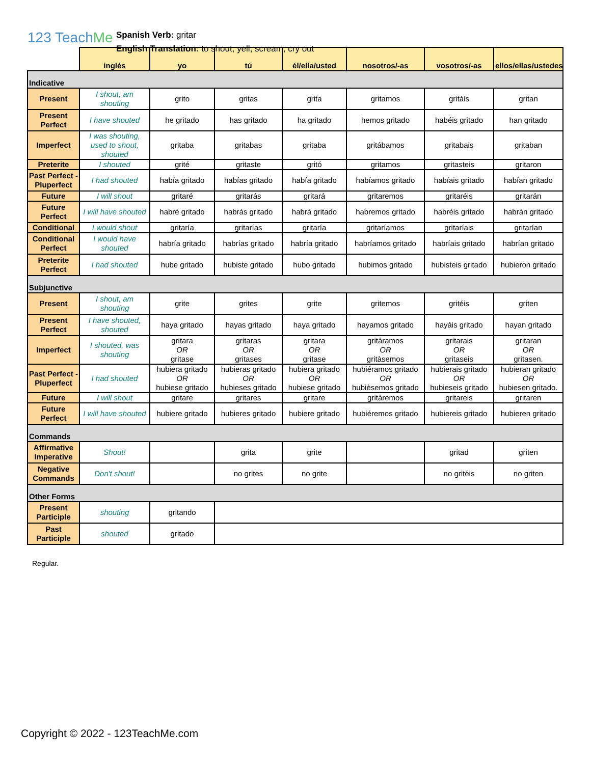123 TeachMe
Spanish Verb: gritar
English Translation: to shout, yell, scream, cry out
| | inglés | yo | tú | él/ella/usted | nosotros/-as | vosotros/-as | ellos/ellas/ustedes |
| --- | --- | --- | --- | --- | --- | --- | --- |
| Indicative | | | | | | | |
| Present | I shout, am shouting | grito | gritas | grita | gritamos | gritáis | gritan |
| Present Perfect | I have shouted | he gritado | has gritado | ha gritado | hemos gritado | habéis gritado | han gritado |
| Imperfect | I was shouting, used to shout, shouted | gritaba | gritabas | gritaba | gritábamos | gritabais | gritaban |
| Preterite | I shouted | grité | gritaste | gritó | gritamos | gritasteis | gritaron |
| Past Perfect - Pluperfect | I had shouted | había gritado | habías gritado | había gritado | habíamos gritado | habíais gritado | habían gritado |
| Future | I will shout | gritaré | gritarás | gritará | gritaremos | gritaréis | gritarán |
| Future Perfect | I will have shouted | habré gritado | habrás gritado | habrá gritado | habremos gritado | habréis gritado | habrán gritado |
| Conditional | I would shout | gritaría | gritarías | gritaría | gritaríamos | gritaríais | gritarían |
| Conditional Perfect | I would have shouted | habría gritado | habrías gritado | habría gritado | habríamos gritado | habríais gritado | habrían gritado |
| Preterite Perfect | I had shouted | hube gritado | hubiste gritado | hubo gritado | hubimos gritado | hubisteis gritado | hubieron gritado |
| Subjunctive | | | | | | | |
| Present | I shout, am shouting | grite | grites | grite | gritemos | gritéis | griten |
| Present Perfect | I have shouted, shouted | haya gritado | hayas gritado | haya gritado | hayamos gritado | hayáis gritado | hayan gritado |
| Imperfect | I shouted, was shouting | gritara OR gritase | gritaras OR gritases | gritara OR gritase | gritáramos OR gritàsemos | gritarais OR gritaseis | gritaran OR gritasen. |
| Past Perfect - Pluperfect | I had shouted | hubiera gritado OR hubiese gritado | hubieras gritado OR hubieses gritado | hubiera gritado OR hubiese gritado | hubiéramos gritado OR hubièsemos gritado | hubierais gritado OR hubieseis gritado | hubieran gritado OR hubiesen gritado. |
| Future | I will shout | gritare | gritares | gritare | gritáremos | gritareis | gritaren |
| Future Perfect | I will have shouted | hubiere gritado | hubieres gritado | hubiere gritado | hubiéremos gritado | hubiereis gritado | hubieren gritado |
| Commands | | | | | | | |
| Affirmative Imperative | Shout! | | grita | grite | | gritad | griten |
| Negative Commands | Don't shout! | | no grites | no grite | | no gritéis | no griten |
| Other Forms | | | | | | | |
| Present Participle | shouting | gritando | | | | | |
| Past Participle | shouted | gritado | | | | | |
Regular.
Copyright © 2022 - 123TeachMe.com